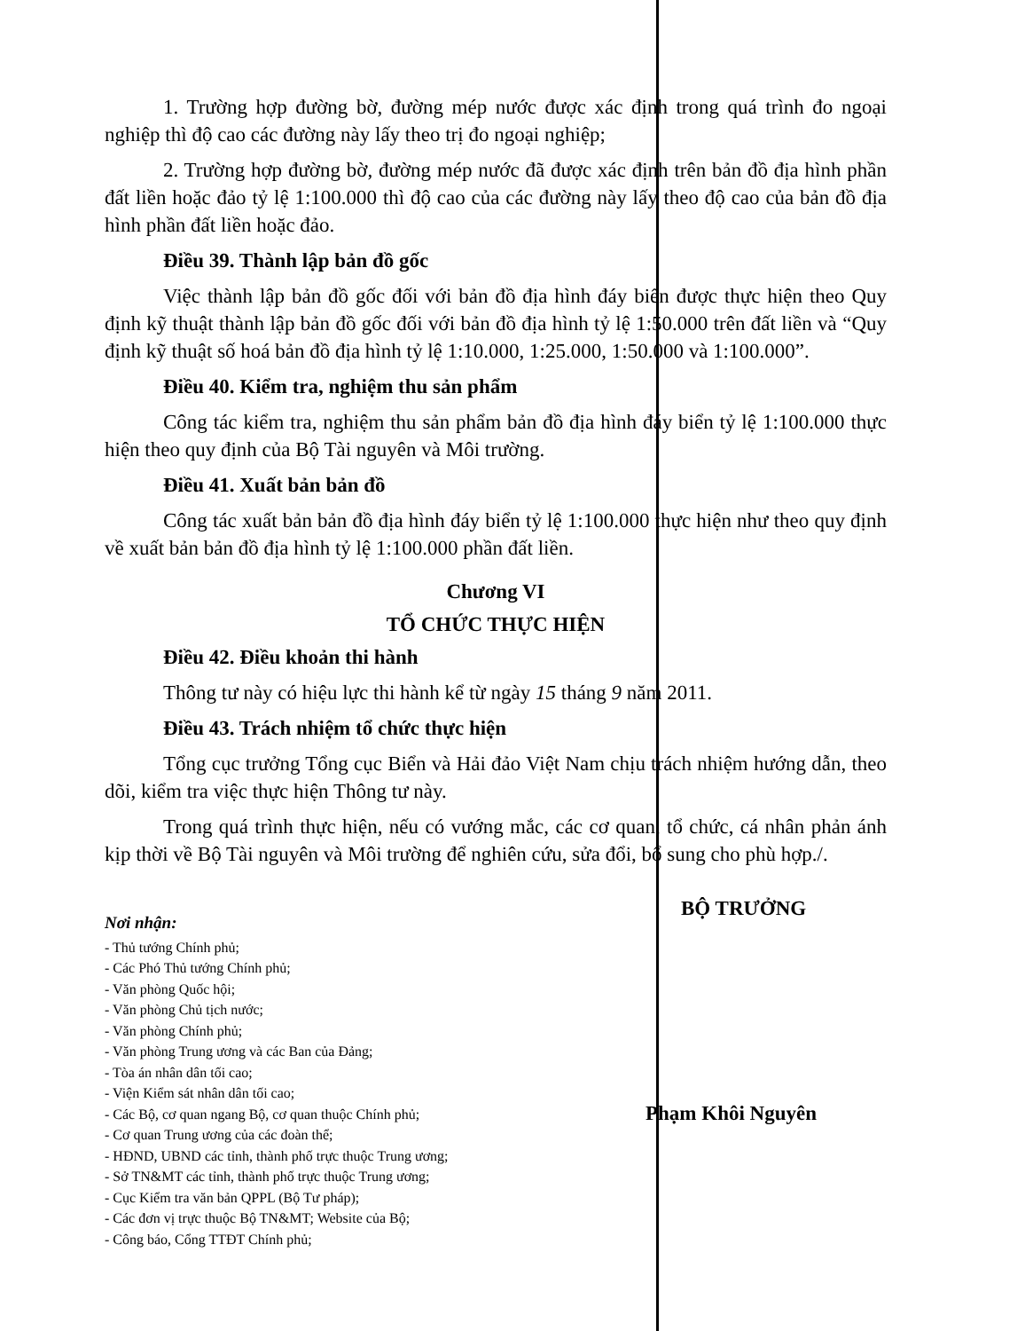1. Trường hợp đường bờ, đường mép nước được xác định trong quá trình đo ngoại nghiệp thì độ cao các đường này lấy theo trị đo ngoại nghiệp;
2. Trường hợp đường bờ, đường mép nước đã được xác định trên bản đồ địa hình phần đất liền hoặc đảo tỷ lệ 1:100.000 thì độ cao của các đường này lấy theo độ cao của bản đồ địa hình phần đất liền hoặc đảo.
Điều 39. Thành lập bản đồ gốc
Việc thành lập bản đồ gốc đối với bản đồ địa hình đáy biển được thực hiện theo Quy định kỹ thuật thành lập bản đồ gốc đối với bản đồ địa hình tỷ lệ 1:50.000 trên đất liền và “Quy định kỹ thuật số hoá bản đồ địa hình tỷ lệ 1:10.000, 1:25.000, 1:50.000 và 1:100.000”.
Điều 40. Kiểm tra, nghiệm thu sản phẩm
Công tác kiểm tra, nghiệm thu sản phẩm bản đồ địa hình đáy biển tỷ lệ 1:100.000 thực hiện theo quy định của Bộ Tài nguyên và Môi trường.
Điều 41. Xuất bản bản đồ
Công tác xuất bản bản đồ địa hình đáy biển tỷ lệ 1:100.000 thực hiện như theo quy định về xuất bản bản đồ địa hình tỷ lệ 1:100.000 phần đất liền.
Chương VI
TỔ CHỨC THỰC HIỆN
Điều 42. Điều khoản thi hành
Thông tư này có hiệu lực thi hành kể từ ngày 15 tháng 9 năm 2011.
Điều 43. Trách nhiệm tổ chức thực hiện
Tổng cục trưởng Tổng cục Biển và Hải đảo Việt Nam chịu trách nhiệm hướng dẫn, theo dõi, kiểm tra việc thực hiện Thông tư này.
Trong quá trình thực hiện, nếu có vướng mắc, các cơ quan, tổ chức, cá nhân phản ánh kịp thời về Bộ Tài nguyên và Môi trường để nghiên cứu, sửa đổi, bổ sung cho phù hợp./.
Nơi nhận:
- Thủ tướng Chính phủ;
- Các Phó Thủ tướng Chính phủ;
- Văn phòng Quốc hội;
- Văn phòng Chủ tịch nước;
- Văn phòng Chính phủ;
- Văn phòng Trung ương và các Ban của Đảng;
- Tòa án nhân dân tối cao;
- Viện Kiểm sát nhân dân tối cao;
- Các Bộ, cơ quan ngang Bộ, cơ quan thuộc Chính phủ;
- Cơ quan Trung ương của các đoàn thể;
- HĐND, UBND các tỉnh, thành phố trực thuộc Trung ương;
- Sở TN&MT các tỉnh, thành phố trực thuộc Trung ương;
- Cục Kiểm tra văn bản QPPL (Bộ Tư pháp);
- Các đơn vị trực thuộc Bộ TN&MT; Website của Bộ;
- Công báo, Cổng TTĐT Chính phủ;
BỘ TRƯỞNG
Phạm Khôi Nguyên